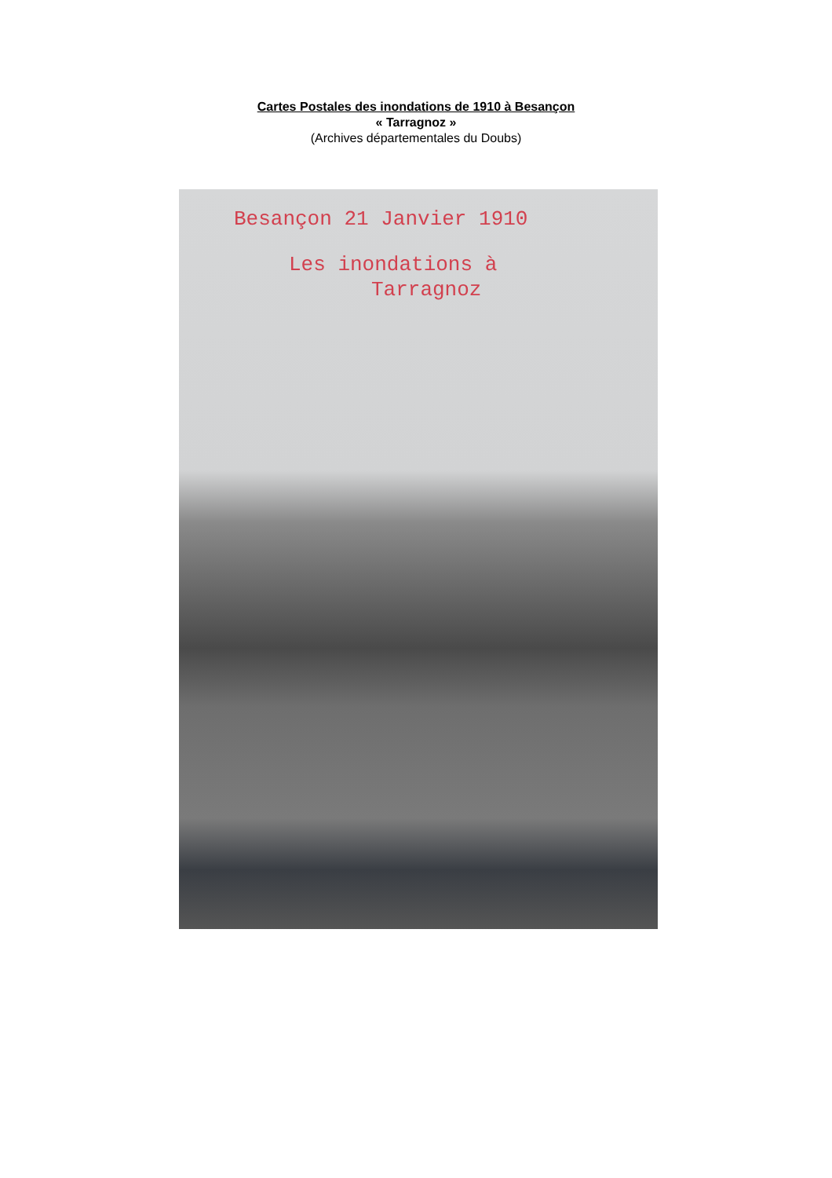Cartes Postales des inondations de 1910 à Besançon
« Tarragnoz »
(Archives départementales du Doubs)
Besançon 21 Janvier 1910
Les inondations à
Tarragnoz